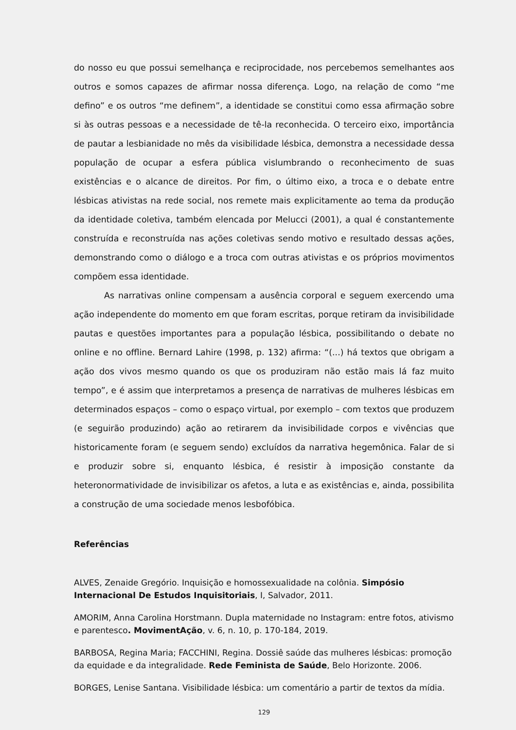do nosso eu que possui semelhança e reciprocidade, nos percebemos semelhantes aos outros e somos capazes de afirmar nossa diferença. Logo, na relação de como “me defino” e os outros “me definem”, a identidade se constitui como essa afirmação sobre si às outras pessoas e a necessidade de tê-la reconhecida. O terceiro eixo, importância de pautar a lesbianidade no mês da visibilidade lésbica, demonstra a necessidade dessa população de ocupar a esfera pública vislumbrando o reconhecimento de suas existências e o alcance de direitos. Por fim, o último eixo, a troca e o debate entre lésbicas ativistas na rede social, nos remete mais explicitamente ao tema da produção da identidade coletiva, também elencada por Melucci (2001), a qual é constantemente construída e reconstruída nas ações coletivas sendo motivo e resultado dessas ações, demonstrando como o diálogo e a troca com outras ativistas e os próprios movimentos compõem essa identidade.
As narrativas online compensam a ausência corporal e seguem exercendo uma ação independente do momento em que foram escritas, porque retiram da invisibilidade pautas e questões importantes para a população lésbica, possibilitando o debate no online e no offline. Bernard Lahire (1998, p. 132) afirma: “(...) há textos que obrigam a ação dos vivos mesmo quando os que os produziram não estão mais lá faz muito tempo”, e é assim que interpretamos a presença de narrativas de mulheres lésbicas em determinados espaços – como o espaço virtual, por exemplo – com textos que produzem (e seguirão produzindo) ação ao retirarem da invisibilidade corpos e vivências que historicamente foram (e seguem sendo) excluídos da narrativa hegemônica. Falar de si e produzir sobre si, enquanto lésbica, é resistir à imposição constante da heteronormatividade de invisibilizar os afetos, a luta e as existências e, ainda, possibilita a construção de uma sociedade menos lesbofóbica.
Referências
ALVES, Zenaide Gregório. Inquisição e homossexualidade na colônia. Simpósio Internacional De Estudos Inquisitoriais, I, Salvador, 2011.
AMORIM, Anna Carolina Horstmann. Dupla maternidade no Instagram: entre fotos, ativismo e parentesco. MovimentAção, v. 6, n. 10, p. 170-184, 2019.
BARBOSA, Regina Maria; FACCHINI, Regina. Dossiê saúde das mulheres lésbicas: promoção da equidade e da integralidade. Rede Feminista de Saúde, Belo Horizonte. 2006.
BORGES, Lenise Santana. Visibilidade lésbica: um comentário a partir de textos da mídia.
129